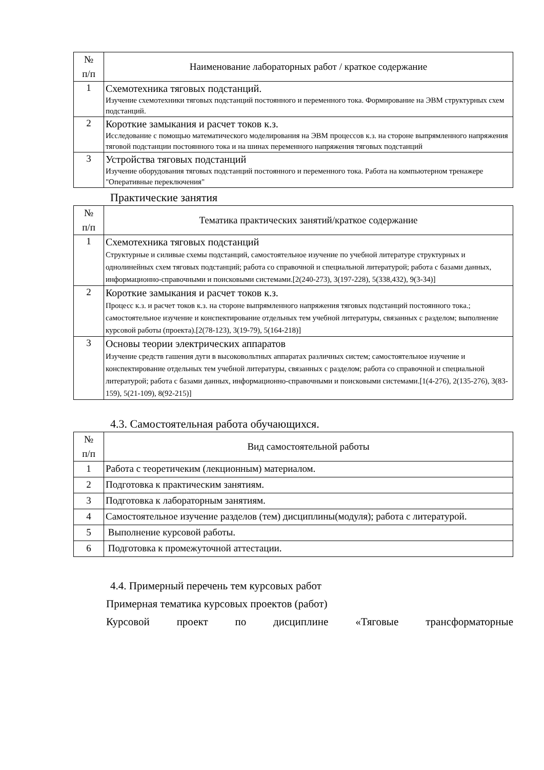| № п/п | Наименование лабораторных работ / краткое содержание |
| --- | --- |
| 1 | Схемотехника тяговых подстанций. Изучение схемотехники тяговых подстанций постоянного и переменного тока. Формирование на ЭВМ структурных схем подстанций. |
| 2 | Короткие замыкания и расчет токов к.з. Исследование с помощью математического моделирования на ЭВМ процессов к.з. на стороне выпрямленного напряжения тяговой подстанции постоянного тока и на шинах переменного напряжения тяговых подстанций |
| 3 | Устройства тяговых подстанций Изучение оборудования тяговых подстанций постоянного и переменного тока. Работа на компьютерном тренажере "Оперативные переключения" |
Практические занятия
| № п/п | Тематика практических занятий/краткое содержание |
| --- | --- |
| 1 | Схемотехника тяговых подстанций Структурные и силивые схемы подстанций, самостоятельное изучение по учебной литературе структурных и однолинейных схем тяговых подстанций; работа со справочной и специальной литературой; работа с базами данных, информационно-справочными и поисковыми системами.[2(240-273), 3(197-228), 5(338,432), 9(3-34)] |
| 2 | Короткие замыкания и расчет токов к.з. Процесс к.з. и расчет токов к.з. на стороне выпрямленного напряжения тяговых подстанций постоянного тока.; самостоятельное изучение и конспектирование отдельных тем учебной литературы, связанных с разделом; выполнение курсовой работы (проекта).[2(78-123), 3(19-79), 5(164-218)] |
| 3 | Основы теории электрических аппаратов Изучение средств гашения дуги в высоковольтных аппаратах различных систем; самостоятельное изучение и конспектирование отдельных тем учебной литературы, связанных с разделом; работа со справочной и специальной литературой; работа с базами данных, информационно-справочными и поисковыми системами.[1(4-276), 2(135-276), 3(83-159), 5(21-109), 8(92-215)] |
4.3. Самостоятельная работа обучающихся.
| № п/п | Вид самостоятельной работы |
| --- | --- |
| 1 | Работа с теоретичеким (лекционным) материалом. |
| 2 | Подготовка к практическим занятиям. |
| 3 | Подготовка к лабораторным занятиям. |
| 4 | Самостоятельное изучение разделов (тем) дисциплины(модуля); работа с литературой. |
| 5 | Выполнение курсовой работы. |
| 6 | Подготовка к промежуточной аттестации. |
4.4. Примерный перечень тем курсовых работ
Примерная тематика курсовых проектов (работ)
Курсовой проект по дисциплине «Тяговые трансформаторные